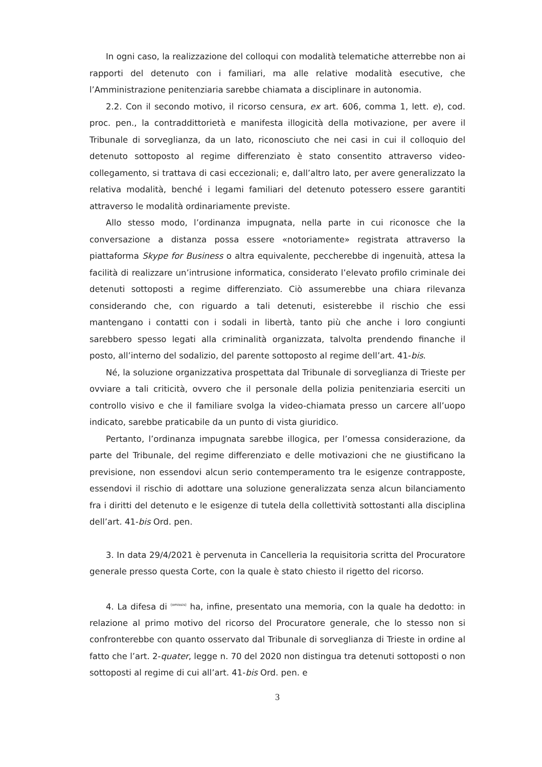In ogni caso, la realizzazione del colloqui con modalità telematiche atterrebbe non ai rapporti del detenuto con i familiari, ma alle relative modalità esecutive, che l’Amministrazione penitenziaria sarebbe chiamata a disciplinare in autonomia.
2.2. Con il secondo motivo, il ricorso censura, ex art. 606, comma 1, lett. e), cod. proc. pen., la contraddittorietà e manifesta illogicità della motivazione, per avere il Tribunale di sorveglianza, da un lato, riconosciuto che nei casi in cui il colloquio del detenuto sottoposto al regime differenziato è stato consentito attraverso video-collegamento, si trattava di casi eccezionali; e, dall’altro lato, per avere generalizzato la relativa modalità, benché i legami familiari del detenuto potessero essere garantiti attraverso le modalità ordinariamente previste.
Allo stesso modo, l’ordinanza impugnata, nella parte in cui riconosce che la conversazione a distanza possa essere «notoriamente» registrata attraverso la piattaforma Skype for Business o altra equivalente, peccherebbe di ingenuità, attesa la facilità di realizzare un’intrusione informatica, considerato l’elevato profilo criminale dei detenuti sottoposti a regime differenziato. Ciò assumerebbe una chiara rilevanza considerando che, con riguardo a tali detenuti, esisterebbe il rischio che essi mantengano i contatti con i sodali in libertà, tanto più che anche i loro congiunti sarebbero spesso legati alla criminalità organizzata, talvolta prendendo finanche il posto, all’interno del sodalizio, del parente sottoposto al regime dell’art. 41-bis.
Né, la soluzione organizzativa prospettata dal Tribunale di sorveglianza di Trieste per ovviare a tali criticità, ovvero che il personale della polizia penitenziaria eserciti un controllo visivo e che il familiare svolga la video-chiamata presso un carcere all’uopo indicato, sarebbe praticabile da un punto di vista giuridico.
Pertanto, l’ordinanza impugnata sarebbe illogica, per l’omessa considerazione, da parte del Tribunale, del regime differenziato e delle motivazioni che ne giustificano la previsione, non essendovi alcun serio contemperamento tra le esigenze contrapposte, essendovi il rischio di adottare una soluzione generalizzata senza alcun bilanciamento fra i diritti del detenuto e le esigenze di tutela della collettività sottostanti alla disciplina dell’art. 41-bis Ord. pen.
3. In data 29/4/2021 è pervenuta in Cancelleria la requisitoria scritta del Procuratore generale presso questa Corte, con la quale è stato chiesto il rigetto del ricorso.
4. La difesa di (omissis) ha, infine, presentato una memoria, con la quale ha dedotto: in relazione al primo motivo del ricorso del Procuratore generale, che lo stesso non si confronterebbe con quanto osservato dal Tribunale di sorveglianza di Trieste in ordine al fatto che l’art. 2-quater, legge n. 70 del 2020 non distingua tra detenuti sottoposti o non sottoposti al regime di cui all’art. 41-bis Ord. pen. e
3